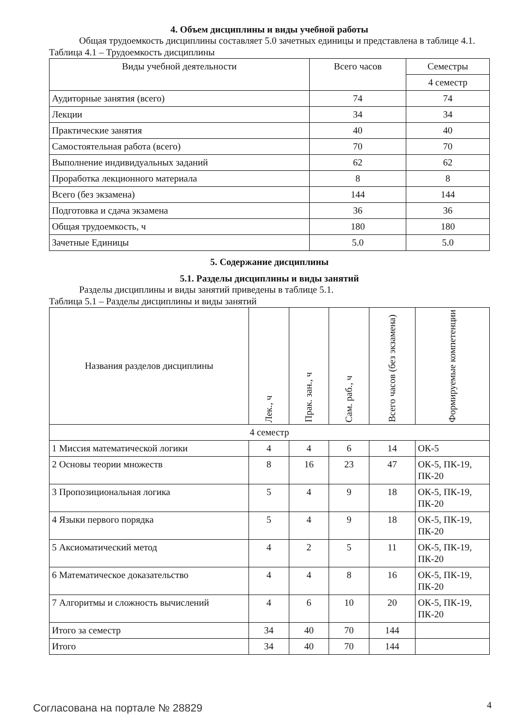4. Объем дисциплины и виды учебной работы
Общая трудоемкость дисциплины составляет 5.0 зачетных единицы и представлена в таблице 4.1.
Таблица 4.1 – Трудоемкость дисциплины
| Виды учебной деятельности | Всего часов | Семестры |
| --- | --- | --- |
| | | 4 семестр |
| Аудиторные занятия (всего) | 74 | 74 |
| Лекции | 34 | 34 |
| Практические занятия | 40 | 40 |
| Самостоятельная работа (всего) | 70 | 70 |
| Выполнение индивидуальных заданий | 62 | 62 |
| Проработка лекционного материала | 8 | 8 |
| Всего (без экзамена) | 144 | 144 |
| Подготовка и сдача экзамена | 36 | 36 |
| Общая трудоемкость, ч | 180 | 180 |
| Зачетные Единицы | 5.0 | 5.0 |
5. Содержание дисциплины
5.1. Разделы дисциплины и виды занятий
Разделы дисциплины и виды занятий приведены в таблице 5.1.
Таблица 5.1 – Разделы дисциплины и виды занятий
| Названия разделов дисциплины | Лек., ч | Прак. зан., ч | Сам. раб., ч | Всего часов (без экзамена) | Формируемые компетенции |
| --- | --- | --- | --- | --- | --- |
| 4 семестр | | | | | |
| 1 Миссия математической логики | 4 | 4 | 6 | 14 | ОК-5 |
| 2 Основы теории множеств | 8 | 16 | 23 | 47 | ОК-5, ПК-19, ПК-20 |
| 3 Пропозициональная логика | 5 | 4 | 9 | 18 | ОК-5, ПК-19, ПК-20 |
| 4 Языки первого порядка | 5 | 4 | 9 | 18 | ОК-5, ПК-19, ПК-20 |
| 5 Аксиоматический метод | 4 | 2 | 5 | 11 | ОК-5, ПК-19, ПК-20 |
| 6 Математическое доказательство | 4 | 4 | 8 | 16 | ОК-5, ПК-19, ПК-20 |
| 7 Алгоритмы и сложность вычислений | 4 | 6 | 10 | 20 | ОК-5, ПК-19, ПК-20 |
| Итого за семестр | 34 | 40 | 70 | 144 | |
| Итого | 34 | 40 | 70 | 144 | |
Согласована на портале № 28829 4